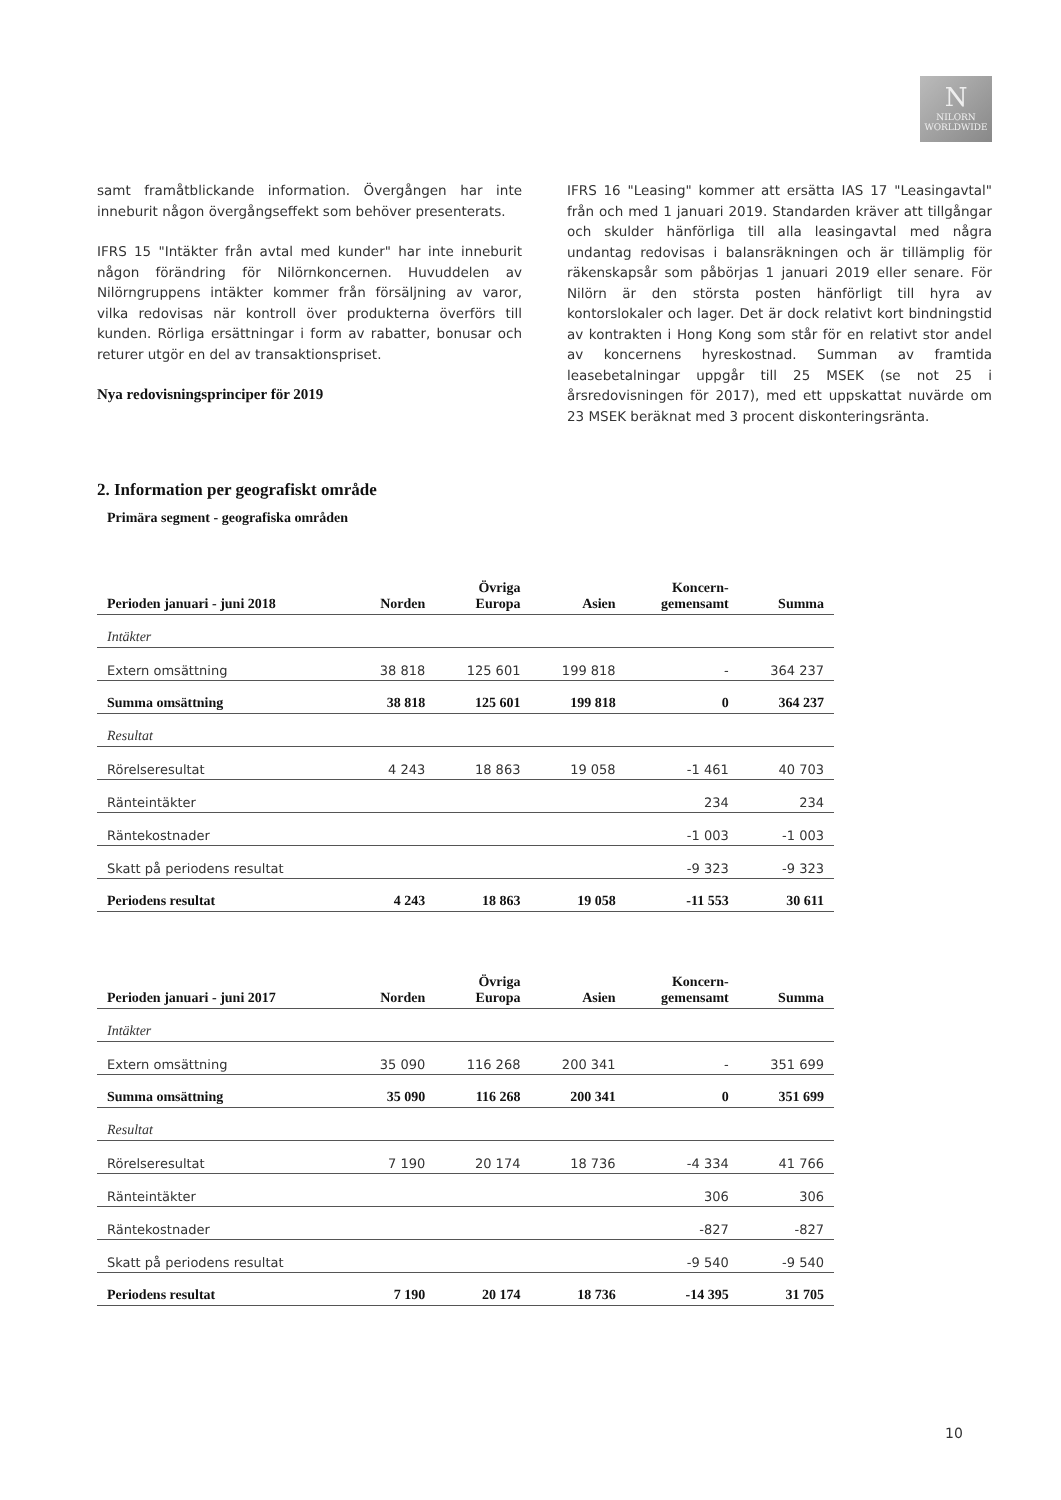N
NILORN
WORLDWIDE
samt framåtblickande information. Övergången har inte inneburit någon övergångseffekt som behöver presenterats.
IFRS 15 "Intäkter från avtal med kunder" har inte inneburit någon förändring för Nilörnkoncernen. Huvuddelen av Nilörngruppens intäkter kommer från försäljning av varor, vilka redovisas när kontroll över produkterna överförs till kunden. Rörliga ersättningar i form av rabatter, bonusar och returer utgör en del av transaktionspriset.
Nya redovisningsprinciper för 2019
IFRS 16 "Leasing" kommer att ersätta IAS 17 "Leasingavtal" från och med 1 januari 2019. Standarden kräver att tillgångar och skulder hänförliga till alla leasingavtal med några undantag redovisas i balansräkningen och är tillämplig för räkenskapsår som påbörjas 1 januari 2019 eller senare. För Nilörn är den största posten hänförligt till hyra av kontorslokaler och lager. Det är dock relativt kort bindningstid av kontrakten i Hong Kong som står för en relativt stor andel av koncernens hyreskostnad. Summan av framtida leasebetalningar uppgår till 25 MSEK (se not 25 i årsredovisningen för 2017), med ett uppskattat nuvärde om 23 MSEK beräknat med 3 procent diskonteringsränta.
2. Information per geografiskt område
Primära segment - geografiska områden
| Perioden januari - juni 2018 | Norden | Övriga Europa | Asien | Koncern- gemensamt | Summa |
| --- | --- | --- | --- | --- | --- |
| Intäkter | | | | | |
| Extern omsättning | 38 818 | 125 601 | 199 818 | - | 364 237 |
| Summa omsättning | 38 818 | 125 601 | 199 818 | 0 | 364 237 |
| Resultat | | | | | |
| Rörelseresultat | 4 243 | 18 863 | 19 058 | -1 461 | 40 703 |
| Ränteintäkter | | | | 234 | 234 |
| Räntekostnader | | | | -1 003 | -1 003 |
| Skatt på periodens resultat | | | | -9 323 | -9 323 |
| Periodens resultat | 4 243 | 18 863 | 19 058 | -11 553 | 30 611 |
| Perioden januari - juni 2017 | Norden | Övriga Europa | Asien | Koncern- gemensamt | Summa |
| --- | --- | --- | --- | --- | --- |
| Intäkter | | | | | |
| Extern omsättning | 35 090 | 116 268 | 200 341 | - | 351 699 |
| Summa omsättning | 35 090 | 116 268 | 200 341 | 0 | 351 699 |
| Resultat | | | | | |
| Rörelseresultat | 7 190 | 20 174 | 18 736 | -4 334 | 41 766 |
| Ränteintäkter | | | | 306 | 306 |
| Räntekostnader | | | | -827 | -827 |
| Skatt på periodens resultat | | | | -9 540 | -9 540 |
| Periodens resultat | 7 190 | 20 174 | 18 736 | -14 395 | 31 705 |
10